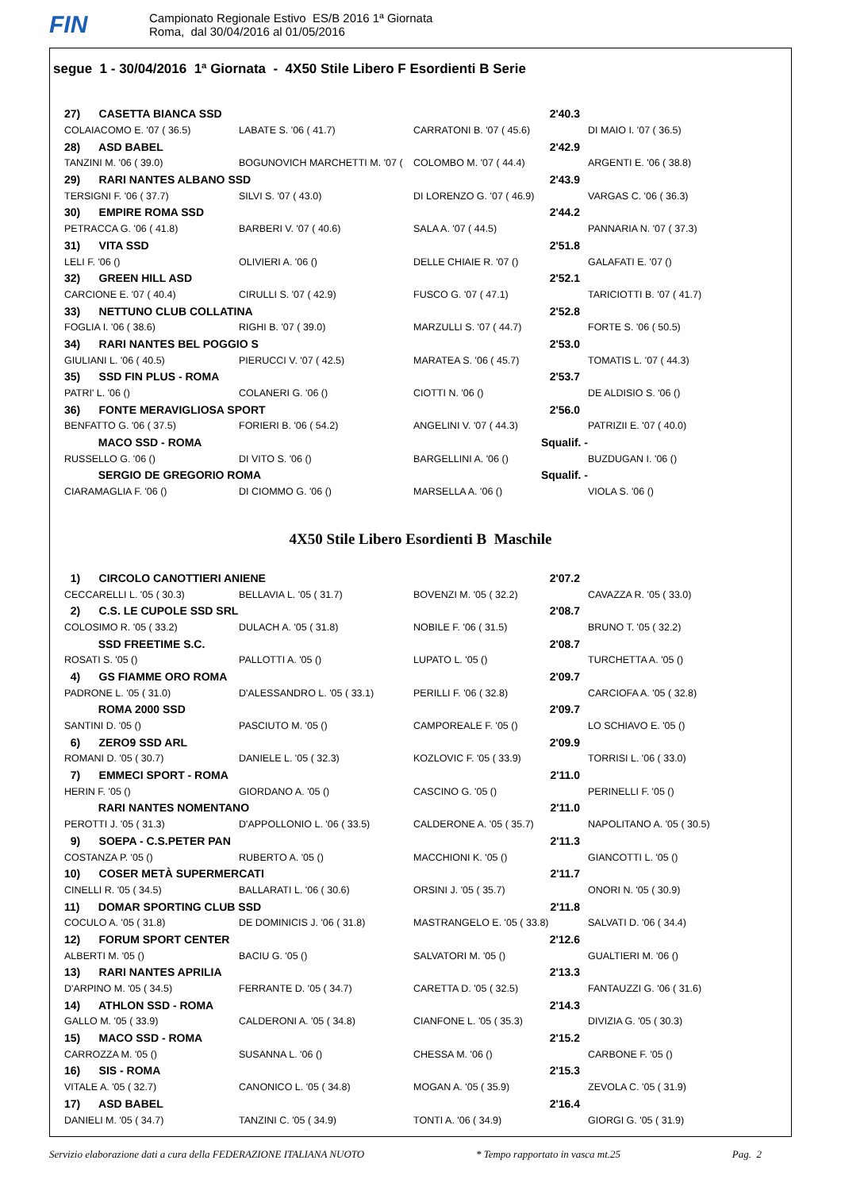FIN
Campionato Regionale Estivo ES/B 2016 1ª Giornata
Roma, dal 30/04/2016 al 01/05/2016
segue 1 - 30/04/2016 1ª Giornata - 4X50 Stile Libero F Esordienti B Serie
| | 27) CASETTA BIANCA SSD | | 2'40.3 | |
| | COLAIACOMO E. '07 ( 36.5) | LABATE S. '06 ( 41.7) | CARRATONI B. '07 ( 45.6) | DI MAIO I. '07 ( 36.5) |
| | 28) ASD BABEL | | 2'42.9 | |
| | TANZINI M. '06 ( 39.0) | BOGUNOVICH MARCHETTI M. '07 ( | COLOMBO M. '07 ( 44.4) | ARGENTI E. '06 ( 38.8) |
| | 29) RARI NANTES ALBANO SSD | | 2'43.9 | |
| | TERSIGNI F. '06 ( 37.7) | SILVI S. '07 ( 43.0) | DI LORENZO G. '07 ( 46.9) | VARGAS C. '06 ( 36.3) |
| | 30) EMPIRE ROMA SSD | | 2'44.2 | |
| | PETRACCA G. '06 ( 41.8) | BARBERI V. '07 ( 40.6) | SALA A. '07 ( 44.5) | PANNARIA N. '07 ( 37.3) |
| | 31) VITA SSD | | 2'51.8 | |
| | LELI F. '06 () | OLIVIERI A. '06 () | DELLE CHIAIE R. '07 () | GALAFATI E. '07 () |
| | 32) GREEN HILL ASD | | 2'52.1 | |
| | CARCIONE E. '07 ( 40.4) | CIRULLI S. '07 ( 42.9) | FUSCO G. '07 ( 47.1) | TARICIOTTI B. '07 ( 41.7) |
| | 33) NETTUNO CLUB COLLATINA | | 2'52.8 | |
| | FOGLIA I. '06 ( 38.6) | RIGHI B. '07 ( 39.0) | MARZULLI S. '07 ( 44.7) | FORTE S. '06 ( 50.5) |
| | 34) RARI NANTES BEL POGGIO S | | 2'53.0 | |
| | GIULIANI L. '06 ( 40.5) | PIERUCCI V. '07 ( 42.5) | MARATEA S. '06 ( 45.7) | TOMATIS L. '07 ( 44.3) |
| | 35) SSD FIN PLUS - ROMA | | 2'53.7 | |
| | PATRI' L. '06 () | COLANERI G. '06 () | CIOTTI N. '06 () | DE ALDISIO S. '06 () |
| | 36) FONTE MERAVIGLIOSA SPORT | | 2'56.0 | |
| | BENFATTO G. '06 ( 37.5) | FORIERI B. '06 ( 54.2) | ANGELINI V. '07 ( 44.3) | PATRIZII E. '07 ( 40.0) |
| | MACO SSD - ROMA | | Squalif. - | |
| | RUSSELLO G. '06 () | DI VITO S. '06 () | BARGELLINI A. '06 () | BUZDUGAN I. '06 () |
| | SERGIO DE GREGORIO ROMA | | Squalif. - | |
| | CIARAMAGLIA F. '06 () | DI CIOMMO G. '06 () | MARSELLA A. '06 () | VIOLA S. '06 () |
4X50 Stile Libero Esordienti B Maschile
| | 1) CIRCOLO CANOTTIERI ANIENE | | 2'07.2 | |
| | CECCARELLI L. '05 ( 30.3) | BELLAVIA L. '05 ( 31.7) | BOVENZI M. '05 ( 32.2) | CAVAZZA R. '05 ( 33.0) |
| | 2) C.S. LE CUPOLE SSD SRL | | 2'08.7 | |
| | COLOSIMO R. '05 ( 33.2) | DULACH A. '05 ( 31.8) | NOBILE F. '06 ( 31.5) | BRUNO T. '05 ( 32.2) |
| | SSD FREETIME S.C. | | 2'08.7 | |
| | ROSATI S. '05 () | PALLOTTI A. '05 () | LUPATO L. '05 () | TURCHETTA A. '05 () |
| | 4) GS FIAMME ORO ROMA | | 2'09.7 | |
| | PADRONE L. '05 ( 31.0) | D'ALESSANDRO L. '05 ( 33.1) | PERILLI F. '06 ( 32.8) | CARCIOFA A. '05 ( 32.8) |
| | ROMA 2000 SSD | | 2'09.7 | |
| | SANTINI D. '05 () | PASCIUTO M. '05 () | CAMPOREALE F. '05 () | LO SCHIAVO E. '05 () |
| | 6) ZERO9 SSD ARL | | 2'09.9 | |
| | ROMANI D. '05 ( 30.7) | DANIELE L. '05 ( 32.3) | KOZLOVIC F. '05 ( 33.9) | TORRISI L. '06 ( 33.0) |
| | 7) EMMECI SPORT - ROMA | | 2'11.0 | |
| | HERIN F. '05 () | GIORDANO A. '05 () | CASCINO G. '05 () | PERINELLI F. '05 () |
| | RARI NANTES NOMENTANO | | 2'11.0 | |
| | PEROTTI J. '05 ( 31.3) | D'APPOLLONIO L. '06 ( 33.5) | CALDERONE A. '05 ( 35.7) | NAPOLITANO A. '05 ( 30.5) |
| | 9) SOEPA - C.S.PETER PAN | | 2'11.3 | |
| | COSTANZA P. '05 () | RUBERTO A. '05 () | MACCHIONI K. '05 () | GIANCOTTI L. '05 () |
| | 10) COSER METÀ SUPERMERCATI | | 2'11.7 | |
| | CINELLI R. '05 ( 34.5) | BALLARATI L. '06 ( 30.6) | ORSINI J. '05 ( 35.7) | ONORI N. '05 ( 30.9) |
| | 11) DOMAR SPORTING CLUB SSD | | 2'11.8 | |
| | COCULO A. '05 ( 31.8) | DE DOMINICIS J. '06 ( 31.8) | MASTRANGELO E. '05 ( 33.8) | SALVATI D. '06 ( 34.4) |
| | 12) FORUM SPORT CENTER | | 2'12.6 | |
| | ALBERTI M. '05 () | BACIU G. '05 () | SALVATORI M. '05 () | GUALTIERI M. '06 () |
| | 13) RARI NANTES APRILIA | | 2'13.3 | |
| | D'ARPINO M. '05 ( 34.5) | FERRANTE D. '05 ( 34.7) | CARETTA D. '05 ( 32.5) | FANTAUZZI G. '06 ( 31.6) |
| | 14) ATHLON SSD - ROMA | | 2'14.3 | |
| | GALLO M. '05 ( 33.9) | CALDERONI A. '05 ( 34.8) | CIANFONE L. '05 ( 35.3) | DIVIZIA G. '05 ( 30.3) |
| | 15) MACO SSD - ROMA | | 2'15.2 | |
| | CARROZZA M. '05 () | SUSANNA L. '06 () | CHESSA M. '06 () | CARBONE F. '05 () |
| | 16) SIS - ROMA | | 2'15.3 | |
| | VITALE A. '05 ( 32.7) | CANONICO L. '05 ( 34.8) | MOGAN A. '05 ( 35.9) | ZEVOLA C. '05 ( 31.9) |
| | 17) ASD BABEL | | 2'16.4 | |
| | DANIELI M. '05 ( 34.7) | TANZINI C. '05 ( 34.9) | TONTI A. '06 ( 34.9) | GIORGI G. '05 ( 31.9) |
Servizio elaborazione dati a cura della FEDERAZIONE ITALIANA NUOTO * Tempo rapportato in vasca mt.25 Pag. 2